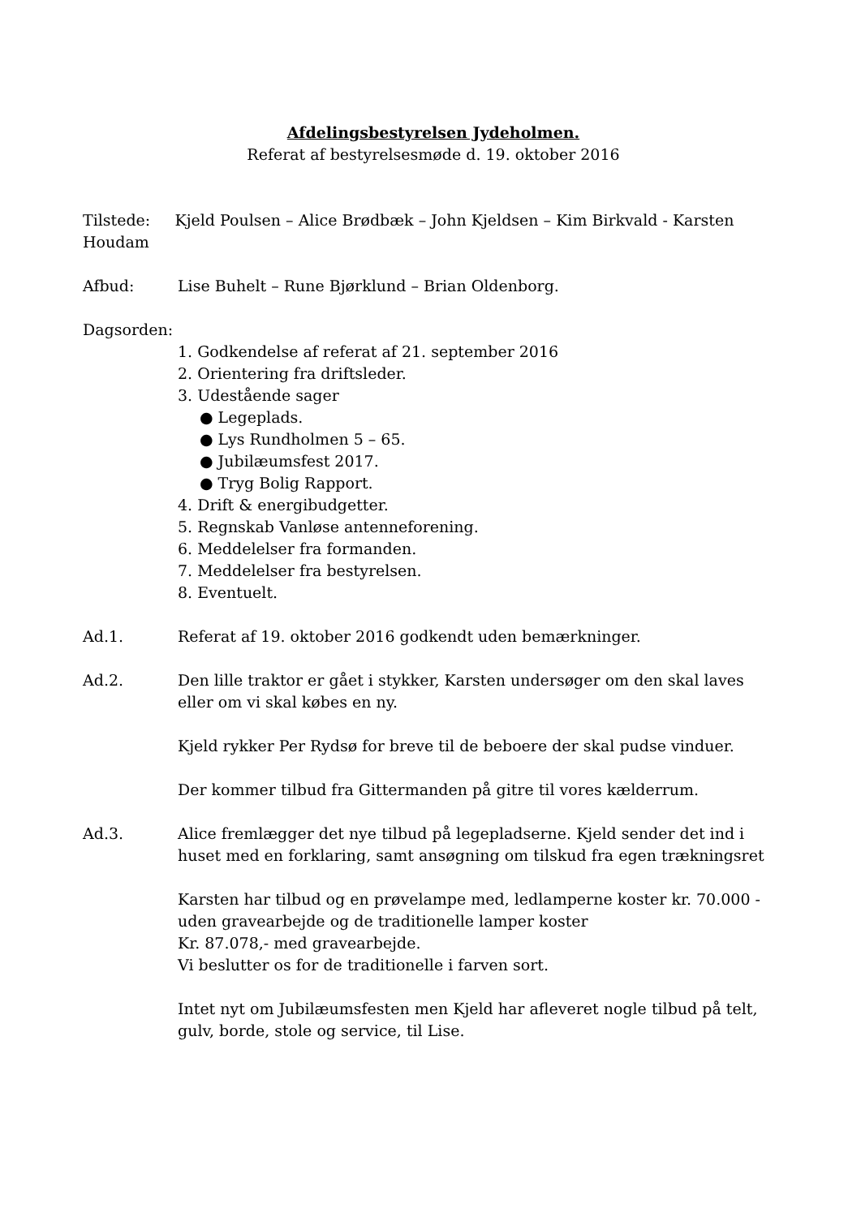Afdelingsbestyrelsen Jydeholmen.
Referat af bestyrelsesmøde d. 19. oktober 2016
Tilstede: Kjeld Poulsen – Alice Brødbæk – John Kjeldsen – Kim Birkvald - Karsten Houdam
Afbud: Lise Buhelt – Rune Bjørklund – Brian Oldenborg.
Dagsorden:
1. Godkendelse af referat af 21. september 2016
2. Orientering fra driftsleder.
3. Udestående sager
● Legeplads.
● Lys Rundholmen 5 – 65.
● Jubilæumsfest 2017.
● Tryg Bolig Rapport.
4. Drift & energibudgetter.
5. Regnskab Vanløse antenneforening.
6. Meddelelser fra formanden.
7. Meddelelser fra bestyrelsen.
8. Eventuelt.
Ad.1. Referat af 19. oktober 2016 godkendt uden bemærkninger.
Ad.2. Den lille traktor er gået i stykker, Karsten undersøger om den skal laves eller om vi skal købes en ny.
Kjeld rykker Per Rydsø for breve til de beboere der skal pudse vinduer.
Der kommer tilbud fra Gittermanden på gitre til vores kælderrum.
Ad.3. Alice fremlægger det nye tilbud på legepladserne. Kjeld sender det ind i huset med en forklaring, samt ansøgning om tilskud fra egen trækningsret
Karsten har tilbud og en prøvelampe med, ledlamperne koster kr. 70.000 - uden gravearbejde og de traditionelle lamper koster
Kr. 87.078,- med gravearbejde.
Vi beslutter os for de traditionelle i farven sort.
Intet nyt om Jubilæumsfesten men Kjeld har afleveret nogle tilbud på telt, gulv, borde, stole og service, til Lise.